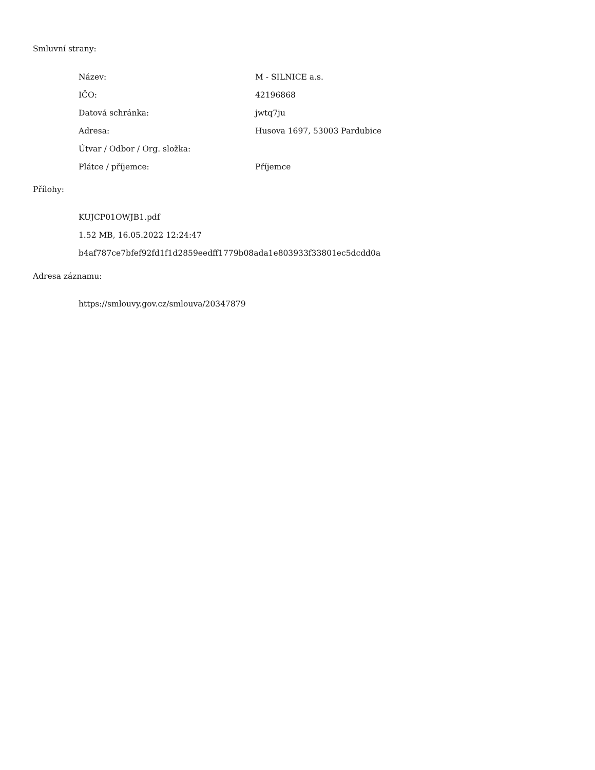Smluvní strany:
| Název: | M - SILNICE a.s. |
| IČO: | 42196868 |
| Datová schránka: | jwtq7ju |
| Adresa: | Husova 1697, 53003 Pardubice |
| Útvar / Odbor / Org. složka: | |
| Plátce / příjemce: | Příjemce |
Přílohy:
KUJCP01OWJB1.pdf
1.52 MB, 16.05.2022 12:24:47
b4af787ce7bfef92fd1f1d2859eedff1779b08ada1e803933f33801ec5dcdd0a
Adresa záznamu:
https://smlouvy.gov.cz/smlouva/20347879